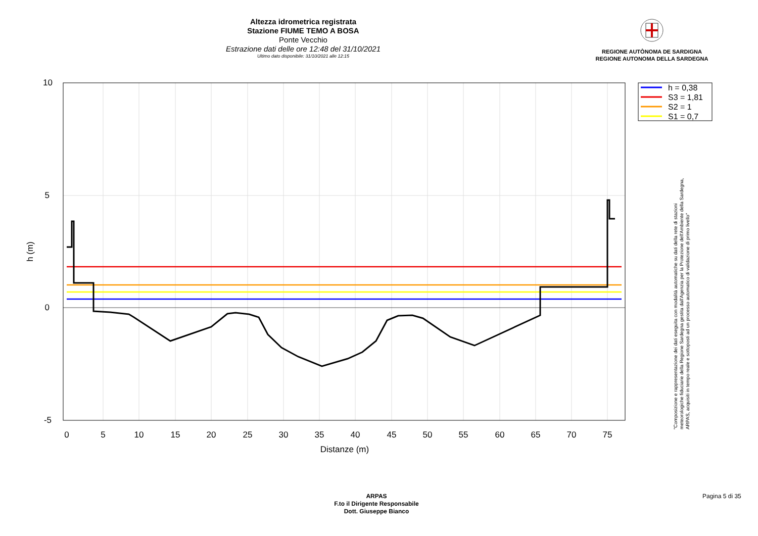Altezza idrometrica registrata
Stazione FIUME TEMO A BOSA
Ponte Vecchio
Estrazione dati delle ore 12:48 del 31/10/2021
Ultimo dato disponibile: 31/10/2021 alle 12:15
REGIONE AUTÒNOMA DE SARDIGNA
REGIONE AUTONOMA DELLA SARDEGNA
10
5
0
-5
0
5
10
15
20
25
30
35
40
45
50
55
60
65
70
75
Distanze (m)
h (m)
h = 0,38
S3 = 1,81
S2 = 1
S1 = 0,7
"Composizione e rappresentazione dei dati eseguita con modalità automatiche su dati della rete di stazioni
meteorologiche fiduciarie della Regione Sardegna gestita dall'Agenzia per la Protezione dell'Ambiente della Sardegna,
ARPAS, acquisiti in tempo reale e sottoposti ad un processo automatico di validazione di primo livello"
ARPAS
F.to il Dirigente Responsabile
Dott. Giuseppe Bianco
Pagina 5 di 35